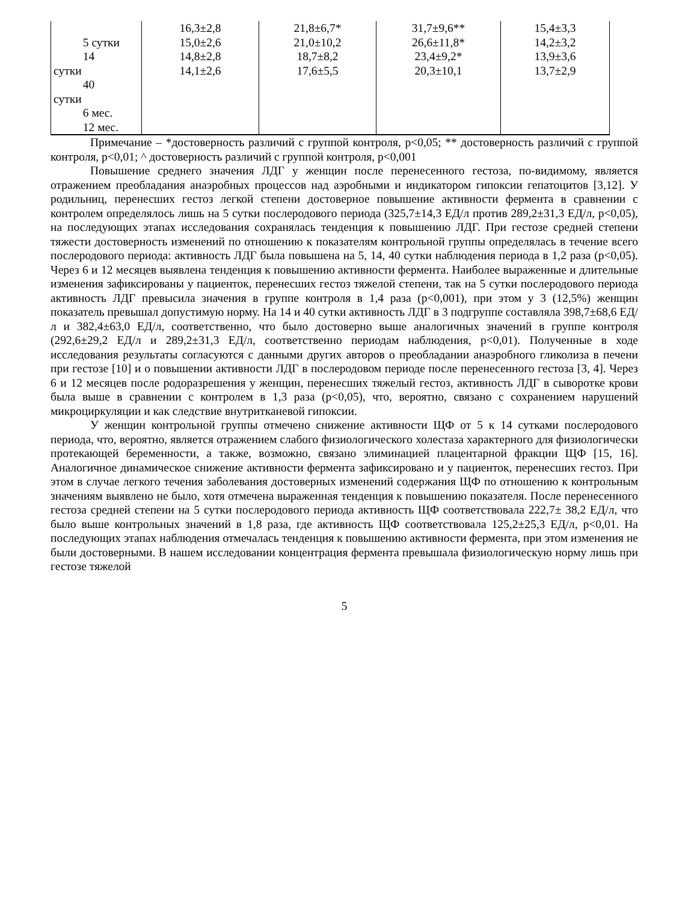| 5 сутки 14 сутки 40 сутки 6 мес. 12 мес. | 16,3±2,8 15,0±2,6 14,8±2,8 14,1±2,6 | 21,8±6,7* 21,0±10,2 18,7±8,2 17,6±5,5 | 31,7±9,6** 26,6±11,8* 23,4±9,2* 20,3±10,1 | 15,4±3,3 14,2±3,2 13,9±3,6 13,7±2,9 |
Примечание – *достоверность различий с группой контроля, р<0,05; ** достоверность различий с группой контроля, р<0,01; ^ достоверность различий с группой контроля, р<0,001
Повышение среднего значения ЛДГ у женщин после перенесенного гестоза, по-видимому, является отражением преобладания анаэробных процессов над аэробными и индикатором гипоксии гепатоцитов [3,12]. У родильниц, перенесших гестоз легкой степени достоверное повышение активности фермента в сравнении с контролем определялось лишь на 5 сутки послеродового периода (325,7±14,3 ЕД/л против 289,2±31,3 ЕД/л, р<0,05), на последующих этапах исследования сохранялась тенденция к повышению ЛДГ. При гестозе средней степени тяжести достоверность изменений по отношению к показателям контрольной группы определялась в течение всего послеродового периода: активность ЛДГ была повышена на 5, 14, 40 сутки наблюдения периода в 1,2 раза (р<0,05). Через 6 и 12 месяцев выявлена тенденция к повышению активности фермента. Наиболее выраженные и длительные изменения зафиксированы у пациенток, перенесших гестоз тяжелой степени, так на 5 сутки послеродового периода активность ЛДГ превысила значения в группе контроля в 1,4 раза (р<0,001), при этом у 3 (12,5%) женщин показатель превышал допустимую норму. На 14 и 40 сутки активность ЛДГ в 3 подгруппе составляла 398,7±68,6 ЕД/л и 382,4±63,0 ЕД/л, соответственно, что было достоверно выше аналогичных значений в группе контроля (292,6±29,2 ЕД/л и 289,2±31,3 ЕД/л, соответственно периодам наблюдения, р<0,01). Полученные в ходе исследования результаты согласуются с данными других авторов о преобладании анаэробного гликолиза в печени при гестозе [10] и о повышении активности ЛДГ в послеродовом периоде после перенесенного гестоза [3, 4]. Через 6 и 12 месяцев после родоразрешения у женщин, перенесших тяжелый гестоз, активность ЛДГ в сыворотке крови была выше в сравнении с контролем в 1,3 раза (р<0,05), что, вероятно, связано с сохранением нарушений микроциркуляции и как следствие внутритканевой гипоксии.
У женщин контрольной группы отмечено снижение активности ЩФ от 5 к 14 сутками послеродового периода, что, вероятно, является отражением слабого физиологического холестаза характерного для физиологически протекающей беременности, а также, возможно, связано элиминацией плацентарной фракции ЩФ [15, 16]. Аналогичное динамическое снижение активности фермента зафиксировано и у пациенток, перенесших гестоз. При этом в случае легкого течения заболевания достоверных изменений содержания ЩФ по отношению к контрольным значениям выявлено не было, хотя отмечена выраженная тенденция к повышению показателя. После перенесенного гестоза средней степени на 5 сутки послеродового периода активность ЩФ соответствовала 222,7± 38,2 ЕД/л, что было выше контрольных значений в 1,8 раза, где активность ЩФ соответствовала 125,2±25,3 ЕД/л, р<0,01. На последующих этапах наблюдения отмечалась тенденция к повышению активности фермента, при этом изменения не были достоверными. В нашем исследовании концентрация фермента превышала физиологическую норму лишь при гестозе тяжелой
5